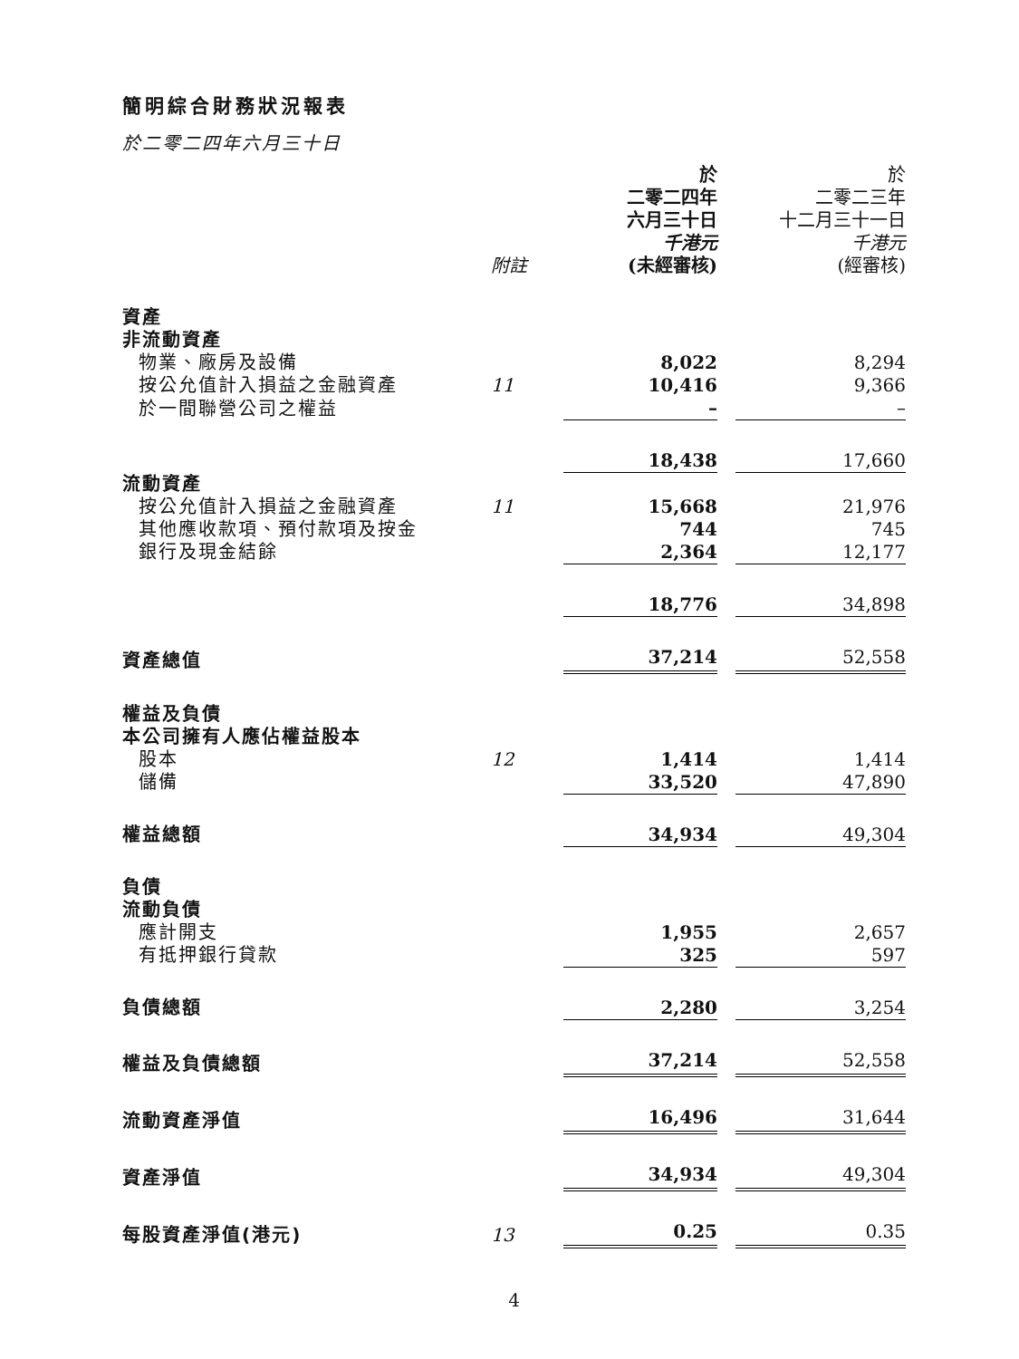簡明綜合財務狀況報表
於二零二四年六月三十日
| | 附註 | 於 二零二四年 六月三十日 千港元 (未經審核) | | 於 二零二三年 十二月三十一日 千港元 (經審核) |
| 資產 | | | | |
| 非流動資產 | | | | |
| 物業、廠房及設備 | | 8,022 | | 8,294 |
| 按公允值計入損益之金融資產 | 11 | 10,416 | | 9,366 |
| 於一間聯營公司之權益 | | – | | – |
| | | 18,438 | | 17,660 |
| 流動資產 | | | | |
| 按公允值計入損益之金融資產 | 11 | 15,668 | | 21,976 |
| 其他應收款項、預付款項及按金 | | 744 | | 745 |
| 銀行及現金結餘 | | 2,364 | | 12,177 |
| | | 18,776 | | 34,898 |
| 資產總值 | | 37,214 | | 52,558 |
| 權益及負債 | | | | |
| 本公司擁有人應佔權益股本 | | | | |
| 股本 | 12 | 1,414 | | 1,414 |
| 儲備 | | 33,520 | | 47,890 |
| 權益總額 | | 34,934 | | 49,304 |
| 負債 | | | | |
| 流動負債 | | | | |
| 應計開支 | | 1,955 | | 2,657 |
| 有抵押銀行貸款 | | 325 | | 597 |
| 負債總額 | | 2,280 | | 3,254 |
| 權益及負債總額 | | 37,214 | | 52,558 |
| 流動資產淨值 | | 16,496 | | 31,644 |
| 資產淨值 | | 34,934 | | 49,304 |
| 每股資產淨值(港元) | 13 | 0.25 | | 0.35 |
4